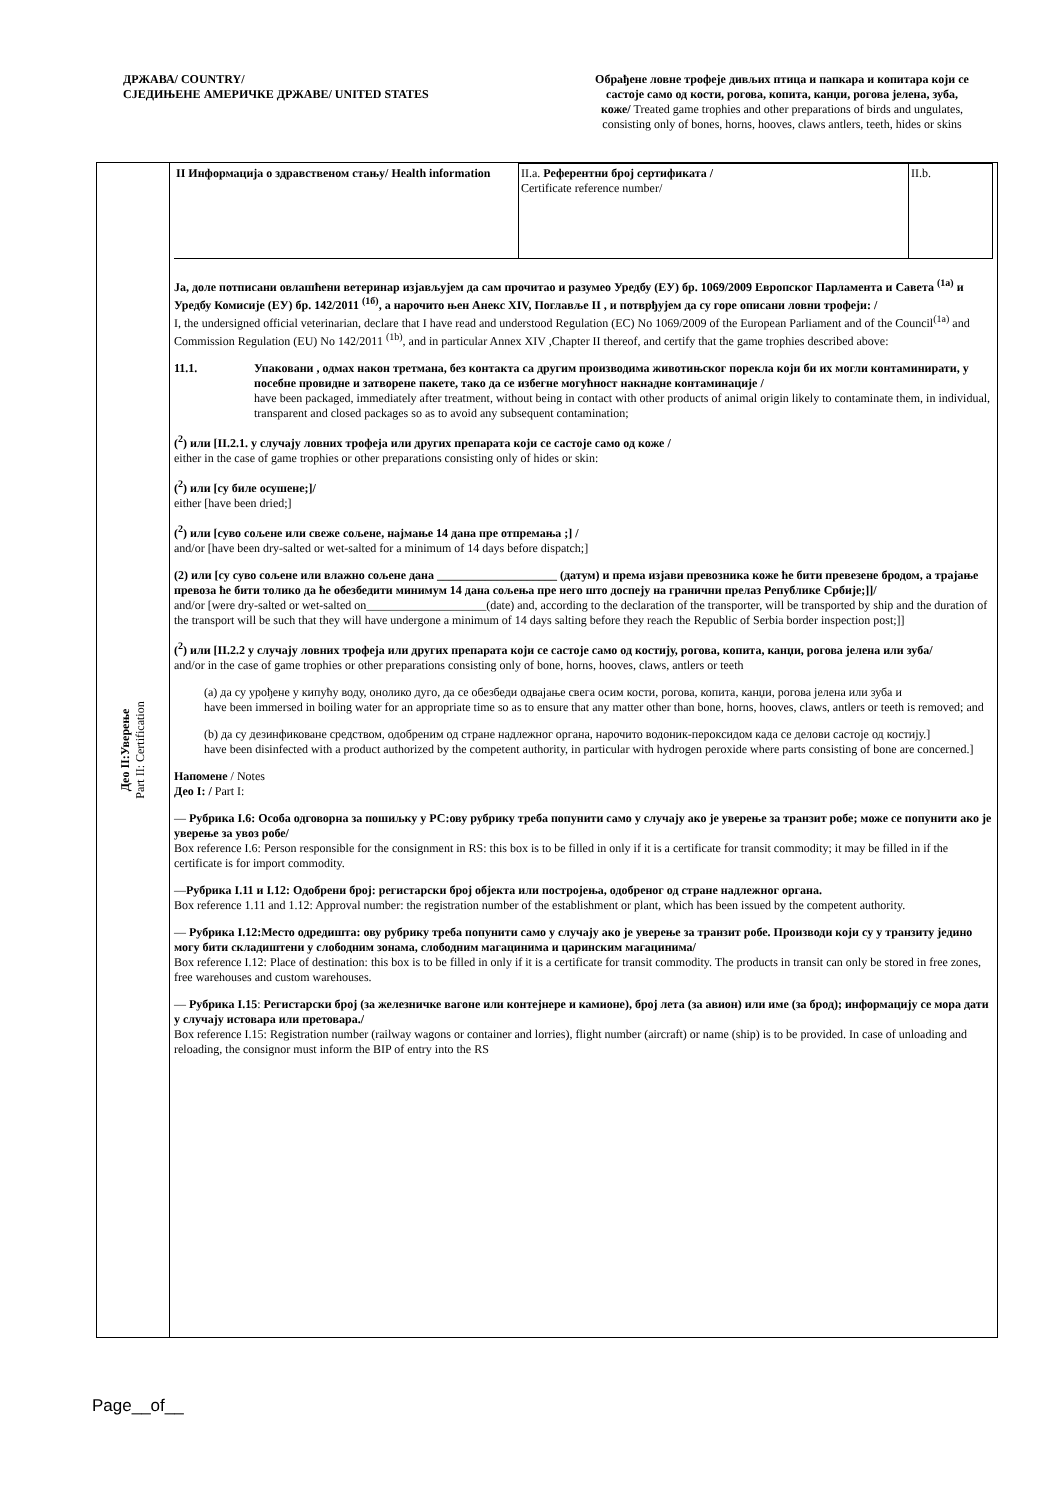ДРЖАВА/ COUNTRY/
СЈЕДИЊЕНЕ АМЕРИЧКЕ ДРЖАВЕ/ UNITED STATES
Обрађене ловне трофеје дивљих птица и папкара и копитара који се састоје само од кости, рогова, копита, канџи, рогова јелена, зуба, коже/ Treated game trophies and other preparations of birds and ungulates, consisting only of bones, horns, hooves, claws antlers, teeth, hides or skins
Део II:Уверење
Part II: Certification
| II Информација о здравственом стању/ Health information | II.a. Референтни број сертификата / Certificate reference number/ | II.b. |
Ја, доле потписани овлашћени ветеринар изјављујем да сам прочитао и разумео Уредбу (ЕУ) бр. 1069/2009 Европског Парламента и Савета <sup>(1а)</sup> и Уредбу Комисије (ЕУ) бр. 142/2011 <sup>(1б)</sup>, а нарочито њен Анекс XIV, Поглавље II , и потврђујем да су горе описани ловни трофеји: /
I, the undersigned official veterinarian, declare that I have read and understood Regulation (EC) No 1069/2009 of the European Parliament and of the Council<sup>(1a)</sup> and Commission Regulation (EU) No 142/2011 <sup>(1b)</sup>, and in particular Annex XIV ,Chapter II thereof, and certify that the game trophies described above:
11.1. Упаковани , одмах након третмана, без контакта са другим производима животињског порекла који би их могли контаминирати, у посебне провидне и затворене пакете, тако да се избегне могућност накнадне контаминације /
have been packaged, immediately after treatment, without being in contact with other products of animal origin likely to contaminate them, in individual, transparent and closed packages so as to avoid any subsequent contamination;
(<sup>2</sup>) или [II.2.1. у случају ловних трофеја или других препарата који се састоје само од коже /
either in the case of game trophies or other preparations consisting only of hides or skin:
(<sup>2</sup>) или [су биле осушене;]/
either [have been dried;]
(<sup>2</sup>) или [суво сољене или свеже сољене, најмање 14 дана пре отпремања ;] /
and/or [have been dry-salted or wet-salted for a minimum of 14 days before dispatch;]
(2) или [су суво сољене или влажно сољене дана ____________________ (датум) и према изјави превозника коже ће бити превезене бродом, а трајање превоза ће бити толико да ће обезбедити минимум 14 дана сољења пре него што доспеју на гранични прелаз Републике Србије;]]/
and/or [were dry-salted or wet-salted on____________________(date) and, according to the declaration of the transporter, will be transported by ship and the duration of the transport will be such that they will have undergone a minimum of 14 days salting before they reach the Republic of Serbia border inspection post;]]
(<sup>2</sup>) или [II.2.2 у случају ловних трофеја или других препарата који се састоје само од костију, рогова, копита, канџи, рогова јелена или зуба/
and/or in the case of game trophies or other preparations consisting only of bone, horns, hooves, claws, antlers or teeth
(a) да су урођене у кипућу воду, онолико дуго, да се обезбеди одвајање свега осим кости, рогова, копита, канџи, рогова јелена или зуба и
have been immersed in boiling water for an appropriate time so as to ensure that any matter other than bone, horns, hooves, claws, antlers or teeth is removed; and
(b) да су дезинфиковане средством, одобреним од стране надлежног органа, нарочито водоник-пероксидом када се делови састоје од костију.]
have been disinfected with a product authorized by the competent authority, in particular with hydrogen peroxide where parts consisting of bone are concerned.]
Напомене / Notes
Део I: / Part I:
— Рубрика I.6: Особа одговорна за пошиљку у РС:ову рубрику треба попунити само у случају ако је уверење за транзит робе; може се попунити ако је уверење за увоз робе/
Box reference I.6: Person responsible for the consignment in RS: this box is to be filled in only if it is a certificate for transit commodity; it may be filled in if the certificate is for import commodity.
—Рубрика I.11 и I.12: Одобрени број: регистарски број објекта или постројења, одобреног од стране надлежног органа.
Box reference 1.11 and 1.12: Approval number: the registration number of the establishment or plant, which has been issued by the competent authority.
— Рубрика I.12:Место одредишта: ову рубрику треба попунити само у случају ако је уверење за транзит робе. Производи који су у транзиту једино могу бити складиштени у слободним зонама, слободним магацинима и царинским магацинима/
Box reference I.12: Place of destination: this box is to be filled in only if it is a certificate for transit commodity. The products in transit can only be stored in free zones, free warehouses and custom warehouses.
— Рубрика I.15: Регистарски број (за железничке вагоне или контејнере и камионе), број лета (за авион) или име (за брод); информацију се мора дати у случају истовара или претовара./
Box reference I.15: Registration number (railway wagons or container and lorries), flight number (aircraft) or name (ship) is to be provided. In case of unloading and reloading, the consignor must inform the BIP of entry into the RS
Page__of__